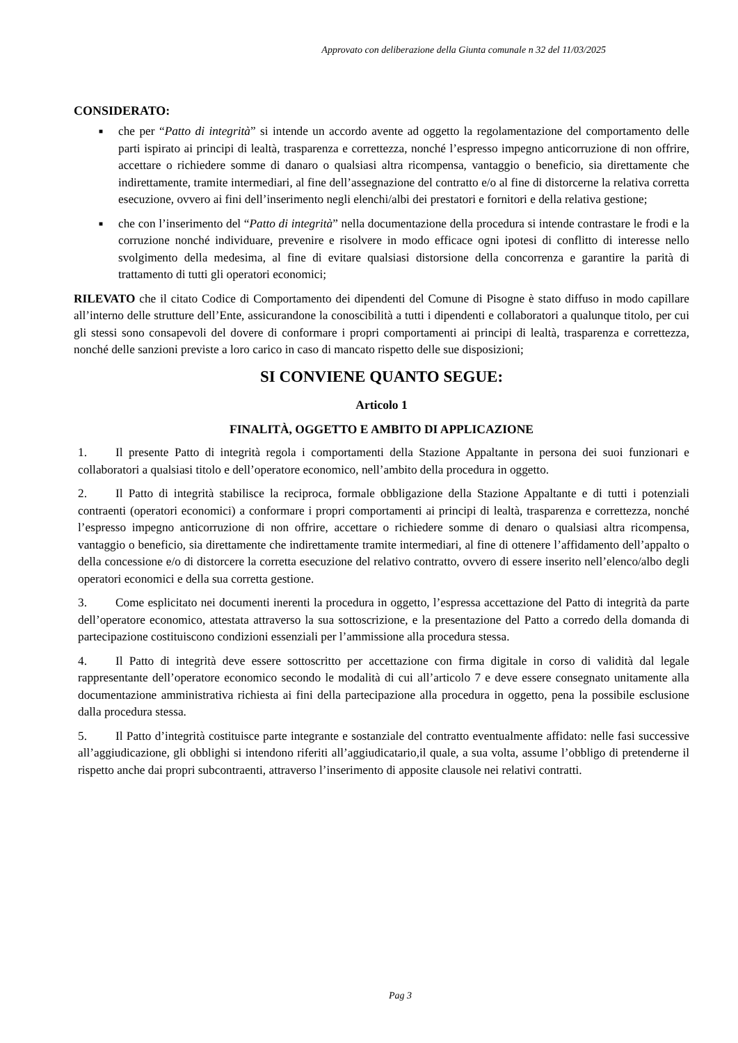Approvato con deliberazione della Giunta comunale n 32 del 11/03/2025
CONSIDERATO:
■ che per “Patto di integrità” si intende un accordo avente ad oggetto la regolamentazione del comportamento delle parti ispirato ai principi di lealtà, trasparenza e correttezza, nonché l’espresso impegno anticorruzione di non offrire, accettare o richiedere somme di danaro o qualsiasi altra ricompensa, vantaggio o beneficio, sia direttamente che indirettamente, tramite intermediari, al fine dell’assegnazione del contratto e/o al fine di distorcerne la relativa corretta esecuzione, ovvero ai fini dell’inserimento negli elenchi/albi dei prestatori e fornitori e della relativa gestione;
■ che con l’inserimento del “Patto di integrità” nella documentazione della procedura si intende contrastare le frodi e la corruzione nonché individuare, prevenire e risolvere in modo efficace ogni ipotesi di conflitto di interesse nello svolgimento della medesima, al fine di evitare qualsiasi distorsione della concorrenza e garantire la parità di trattamento di tutti gli operatori economici;
RILEVATO che il citato Codice di Comportamento dei dipendenti del Comune di Pisogne è stato diffuso in modo capillare all’interno delle strutture dell’Ente, assicurandone la conoscibilità a tutti i dipendenti e collaboratori a qualunque titolo, per cui gli stessi sono consapevoli del dovere di conformare i propri comportamenti ai principi di lealtà, trasparenza e correttezza, nonché delle sanzioni previste a loro carico in caso di mancato rispetto delle sue disposizioni;
SI CONVIENE QUANTO SEGUE:
Articolo 1
FINALITÀ, OGGETTO E AMBITO DI APPLICAZIONE
1. Il presente Patto di integrità regola i comportamenti della Stazione Appaltante in persona dei suoi funzionari e collaboratori a qualsiasi titolo e dell’operatore economico, nell’ambito della procedura in oggetto.
2. Il Patto di integrità stabilisce la reciproca, formale obbligazione della Stazione Appaltante e di tutti i potenziali contraenti (operatori economici) a conformare i propri comportamenti ai principi di lealtà, trasparenza e correttezza, nonché l’espresso impegno anticorruzione di non offrire, accettare o richiedere somme di denaro o qualsiasi altra ricompensa, vantaggio o beneficio, sia direttamente che indirettamente tramite intermediari, al fine di ottenere l’affidamento dell’appalto o della concessione e/o di distorcere la corretta esecuzione del relativo contratto, ovvero di essere inserito nell’elenco/albo degli operatori economici e della sua corretta gestione.
3. Come esplicitato nei documenti inerenti la procedura in oggetto, l’espressa accettazione del Patto di integrità da parte dell’operatore economico, attestata attraverso la sua sottoscrizione, e la presentazione del Patto a corredo della domanda di partecipazione costituiscono condizioni essenziali per l’ammissione alla procedura stessa.
4. Il Patto di integrità deve essere sottoscritto per accettazione con firma digitale in corso di validità dal legale rappresentante dell’operatore economico secondo le modalità di cui all’articolo 7 e deve essere consegnato unitamente alla documentazione amministrativa richiesta ai fini della partecipazione alla procedura in oggetto, pena la possibile esclusione dalla procedura stessa.
5. Il Patto d’integrità costituisce parte integrante e sostanziale del contratto eventualmente affidato: nelle fasi successive all’aggiudicazione, gli obblighi si intendono riferiti all’aggiudicatario,il quale, a sua volta, assume l’obbligo di pretenderne il rispetto anche dai propri subcontraenti, attraverso l’inserimento di apposite clausole nei relativi contratti.
Pag 3